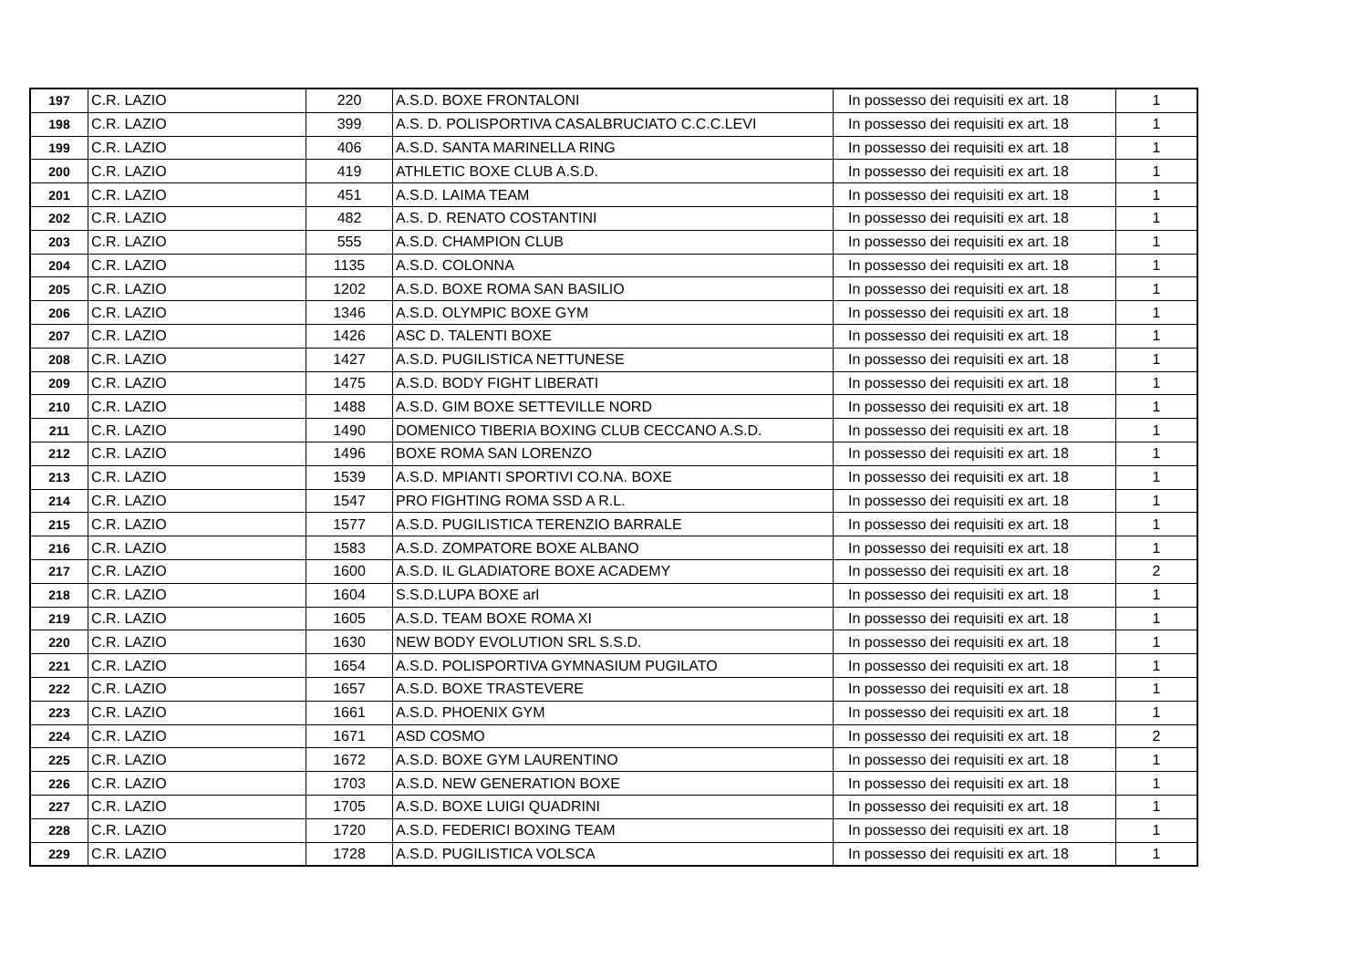| 197 | C.R. LAZIO | 220 | A.S.D. BOXE FRONTALONI | In possesso dei requisiti ex art. 18 | 1 |
| 198 | C.R. LAZIO | 399 | A.S. D. POLISPORTIVA CASALBRUCIATO C.C.C.LEVI | In possesso dei requisiti ex art. 18 | 1 |
| 199 | C.R. LAZIO | 406 | A.S.D. SANTA MARINELLA RING | In possesso dei requisiti ex art. 18 | 1 |
| 200 | C.R. LAZIO | 419 | ATHLETIC BOXE CLUB A.S.D. | In possesso dei requisiti ex art. 18 | 1 |
| 201 | C.R. LAZIO | 451 | A.S.D. LAIMA TEAM | In possesso dei requisiti ex art. 18 | 1 |
| 202 | C.R. LAZIO | 482 | A.S. D. RENATO COSTANTINI | In possesso dei requisiti ex art. 18 | 1 |
| 203 | C.R. LAZIO | 555 | A.S.D. CHAMPION CLUB | In possesso dei requisiti ex art. 18 | 1 |
| 204 | C.R. LAZIO | 1135 | A.S.D. COLONNA | In possesso dei requisiti ex art. 18 | 1 |
| 205 | C.R. LAZIO | 1202 | A.S.D. BOXE ROMA SAN BASILIO | In possesso dei requisiti ex art. 18 | 1 |
| 206 | C.R. LAZIO | 1346 | A.S.D. OLYMPIC BOXE GYM | In possesso dei requisiti ex art. 18 | 1 |
| 207 | C.R. LAZIO | 1426 | ASC D. TALENTI BOXE | In possesso dei requisiti ex art. 18 | 1 |
| 208 | C.R. LAZIO | 1427 | A.S.D. PUGILISTICA NETTUNESE | In possesso dei requisiti ex art. 18 | 1 |
| 209 | C.R. LAZIO | 1475 | A.S.D. BODY FIGHT LIBERATI | In possesso dei requisiti ex art. 18 | 1 |
| 210 | C.R. LAZIO | 1488 | A.S.D. GIM BOXE SETTEVILLE NORD | In possesso dei requisiti ex art. 18 | 1 |
| 211 | C.R. LAZIO | 1490 | DOMENICO TIBERIA BOXING CLUB CECCANO A.S.D. | In possesso dei requisiti ex art. 18 | 1 |
| 212 | C.R. LAZIO | 1496 | BOXE ROMA SAN LORENZO | In possesso dei requisiti ex art. 18 | 1 |
| 213 | C.R. LAZIO | 1539 | A.S.D. MPIANTI SPORTIVI CO.NA. BOXE | In possesso dei requisiti ex art. 18 | 1 |
| 214 | C.R. LAZIO | 1547 | PRO FIGHTING ROMA SSD A R.L. | In possesso dei requisiti ex art. 18 | 1 |
| 215 | C.R. LAZIO | 1577 | A.S.D. PUGILISTICA TERENZIO BARRALE | In possesso dei requisiti ex art. 18 | 1 |
| 216 | C.R. LAZIO | 1583 | A.S.D. ZOMPATORE BOXE ALBANO | In possesso dei requisiti ex art. 18 | 1 |
| 217 | C.R. LAZIO | 1600 | A.S.D. IL GLADIATORE BOXE ACADEMY | In possesso dei requisiti ex art. 18 | 2 |
| 218 | C.R. LAZIO | 1604 | S.S.D.LUPA BOXE arl | In possesso dei requisiti ex art. 18 | 1 |
| 219 | C.R. LAZIO | 1605 | A.S.D. TEAM BOXE ROMA XI | In possesso dei requisiti ex art. 18 | 1 |
| 220 | C.R. LAZIO | 1630 | NEW BODY EVOLUTION SRL S.S.D. | In possesso dei requisiti ex art. 18 | 1 |
| 221 | C.R. LAZIO | 1654 | A.S.D. POLISPORTIVA GYMNASIUM PUGILATO | In possesso dei requisiti ex art. 18 | 1 |
| 222 | C.R. LAZIO | 1657 | A.S.D. BOXE TRASTEVERE | In possesso dei requisiti ex art. 18 | 1 |
| 223 | C.R. LAZIO | 1661 | A.S.D. PHOENIX GYM | In possesso dei requisiti ex art. 18 | 1 |
| 224 | C.R. LAZIO | 1671 | ASD COSMO | In possesso dei requisiti ex art. 18 | 2 |
| 225 | C.R. LAZIO | 1672 | A.S.D. BOXE GYM LAURENTINO | In possesso dei requisiti ex art. 18 | 1 |
| 226 | C.R. LAZIO | 1703 | A.S.D. NEW GENERATION BOXE | In possesso dei requisiti ex art. 18 | 1 |
| 227 | C.R. LAZIO | 1705 | A.S.D. BOXE LUIGI QUADRINI | In possesso dei requisiti ex art. 18 | 1 |
| 228 | C.R. LAZIO | 1720 | A.S.D. FEDERICI BOXING TEAM | In possesso dei requisiti ex art. 18 | 1 |
| 229 | C.R. LAZIO | 1728 | A.S.D. PUGILISTICA VOLSCA | In possesso dei requisiti ex art. 18 | 1 |